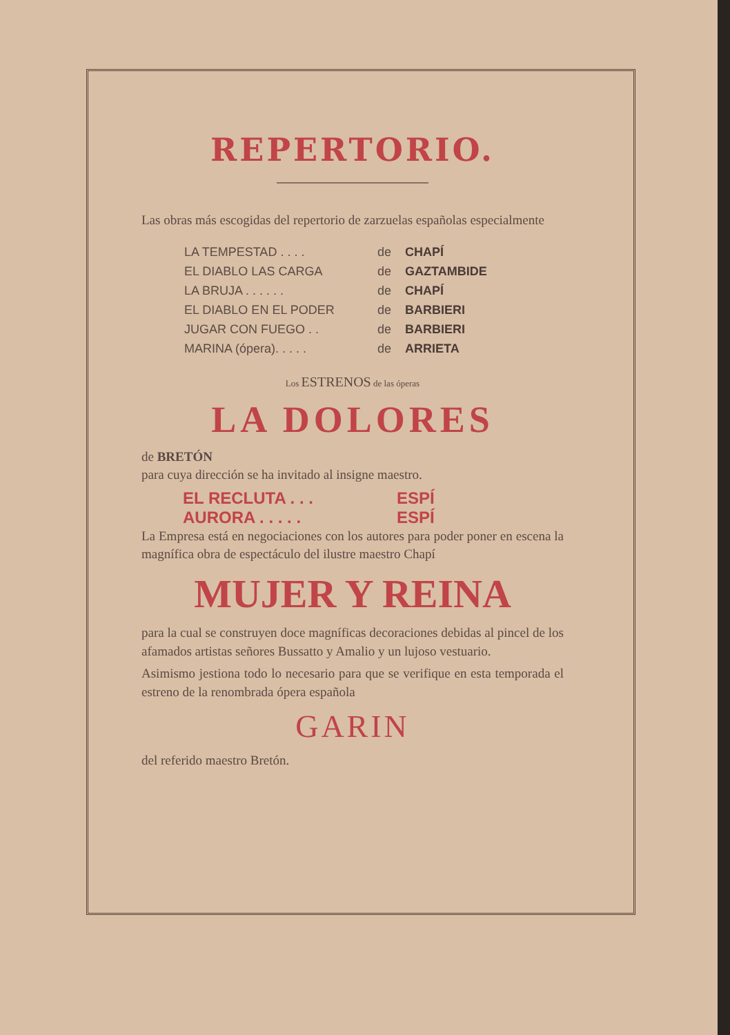REPERTORIO.
Las obras más escogidas del repertorio de zarzuelas españolas especialmente
LA TEMPESTAD . . . . de CHAPÍ
EL DIABLO LAS CARGA de GAZTAMBIDE
LA BRUJA . . . . . . de CHAPÍ
EL DIABLO EN EL PODER de BARBIERI
JUGAR CON FUEGO . . de BARBIERI
MARINA (ópera). . . . . de ARRIETA
Los ESTRENOS de las óperas
LA DOLORES
de BRETÓN
para cuya dirección se ha invitado al insigne maestro.
EL RECLUTA . . . ESPÍ
AURORA . . . . . ESPÍ
La Empresa está en negociaciones con los autores para poder poner en escena la magnífica obra de espectáculo del ilustre maestro Chapí
MUJER Y REINA
para la cual se construyen doce magníficas decoraciones debidas al pincel de los afamados artistas señores Bussatto y Amalio y un lujoso vestuario.
Asimismo jestiona todo lo necesario para que se verifique en esta temporada el estreno de la renombrada ópera española
GARIN
del referido maestro Bretón.